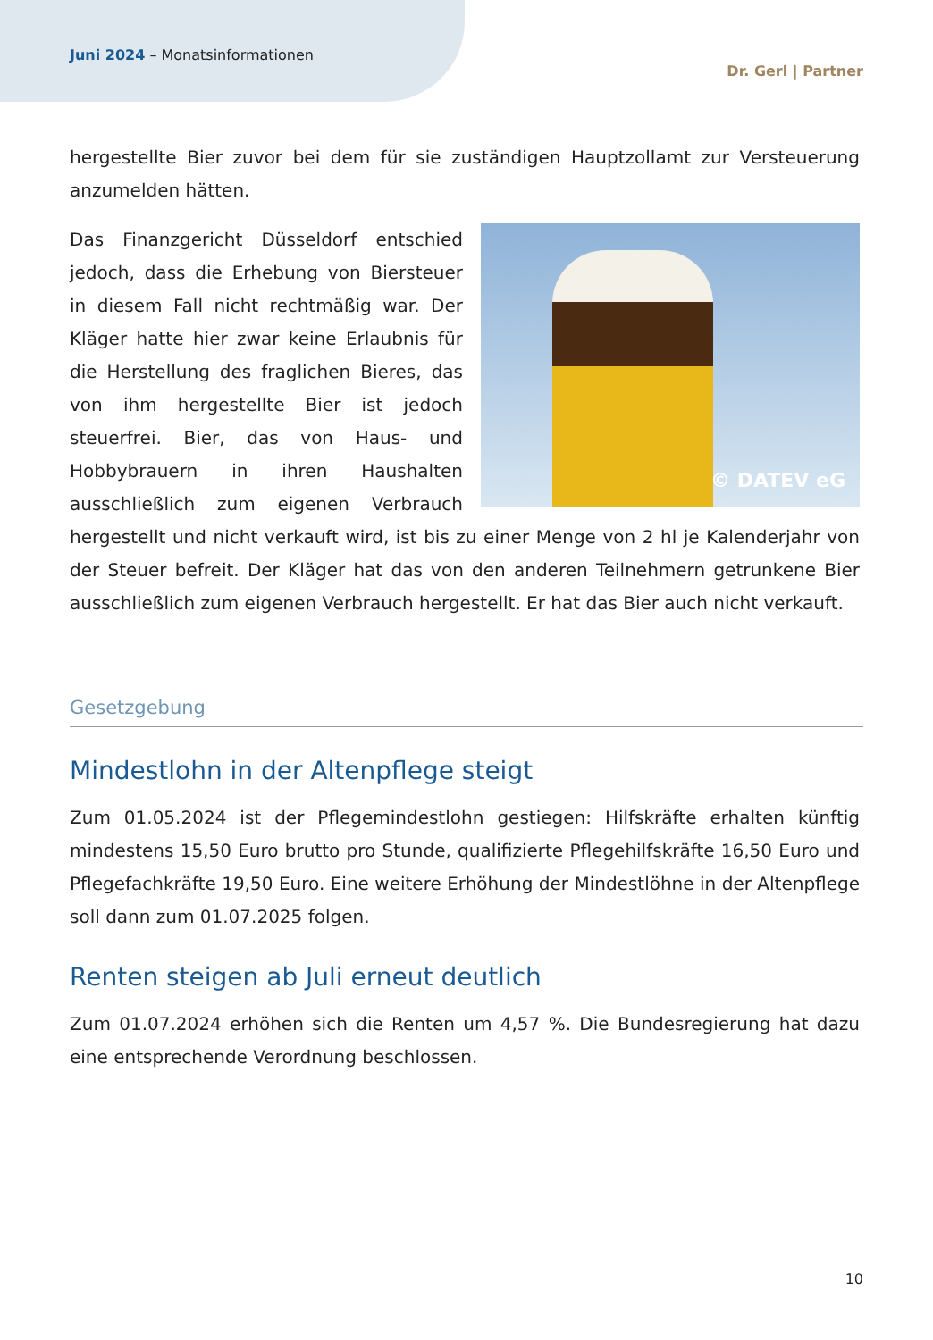Juni 2024 – Monatsinformationen
Dr. Gerl | Partner
hergestellte Bier zuvor bei dem für sie zuständigen Hauptzollamt zur Versteuerung anzumelden hätten.
© DATEV eG
Das Finanzgericht Düsseldorf entschied jedoch, dass die Erhebung von Biersteuer in diesem Fall nicht rechtmäßig war. Der Kläger hatte hier zwar keine Erlaubnis für die Herstellung des fraglichen Bieres, das von ihm hergestellte Bier ist jedoch steuerfrei. Bier, das von Haus- und Hobbybrauern in ihren Haushalten ausschließlich zum eigenen Verbrauch hergestellt und nicht verkauft wird, ist bis zu einer Menge von 2 hl je Kalenderjahr von der Steuer befreit. Der Kläger hat das von den anderen Teilnehmern getrunkene Bier ausschließlich zum eigenen Verbrauch hergestellt. Er hat das Bier auch nicht verkauft.
Gesetzgebung
Mindestlohn in der Altenpflege steigt
Zum 01.05.2024 ist der Pflegemindestlohn gestiegen: Hilfskräfte erhalten künftig mindestens 15,50 Euro brutto pro Stunde, qualifizierte Pflegehilfskräfte 16,50 Euro und Pflegefachkräfte 19,50 Euro. Eine weitere Erhöhung der Mindestlöhne in der Altenpflege soll dann zum 01.07.2025 folgen.
Renten steigen ab Juli erneut deutlich
Zum 01.07.2024 erhöhen sich die Renten um 4,57 %. Die Bundesregierung hat dazu eine entsprechende Verordnung beschlossen.
10